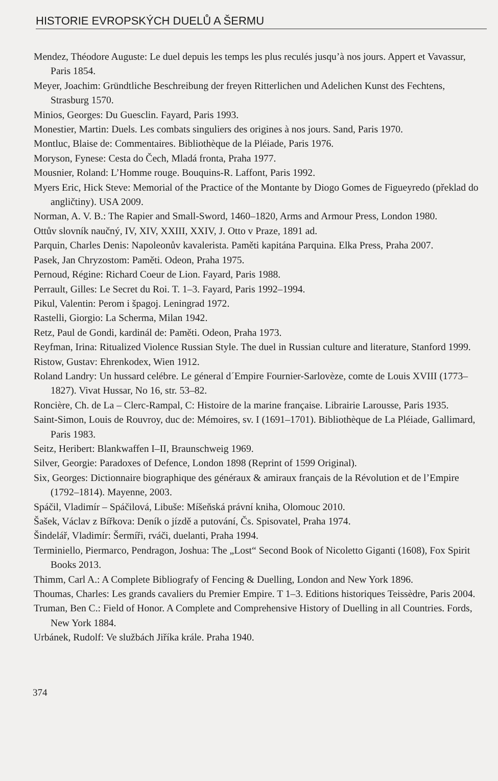HISTORIE EVROPSKÝCH DUELŮ A ŠERMU
Mendez, Théodore Auguste: Le duel depuis les temps les plus reculés jusqu’à nos jours. Appert et Vavassur, Paris 1854.
Meyer, Joachim: Gründtliche Beschreibung der freyen Ritterlichen und Adelichen Kunst des Fechtens, Strasburg 1570.
Minios, Georges: Du Guesclin. Fayard, Paris 1993.
Monestier, Martin: Duels. Les combats singuliers des origines à nos jours. Sand, Paris 1970.
Montluc, Blaise de: Commentaires. Bibliothèque de la Pléiade, Paris 1976.
Moryson, Fynese: Cesta do Čech, Mladá fronta, Praha 1977.
Mousnier, Roland: L’Homme rouge. Bouquins-R. Laffont, Paris 1992.
Myers Eric, Hick Steve: Memorial of the Practice of the Montante by Diogo Gomes de Figueyredo (překlad do angličtiny). USA 2009.
Norman, A. V. B.: The Rapier and Small-Sword, 1460–1820, Arms and Armour Press, London 1980.
Ottův slovník naučný, IV, XIV, XXIII, XXIV, J. Otto v Praze, 1891 ad.
Parquin, Charles Denis: Napoleonův kavalerista. Paměti kapitána Parquina. Elka Press, Praha 2007.
Pasek, Jan Chryzostom: Paměti. Odeon, Praha 1975.
Pernoud, Régine: Richard Coeur de Lion. Fayard, Paris 1988.
Perrault, Gilles: Le Secret du Roi. T. 1–3. Fayard, Paris 1992–1994.
Pikul, Valentin: Perom i špagoj. Leningrad 1972.
Rastelli, Giorgio: La Scherma, Milan 1942.
Retz, Paul de Gondi, kardinál de: Paměti. Odeon, Praha 1973.
Reyfman, Irina: Ritualized Violence Russian Style. The duel in Russian culture and literature, Stanford 1999.
Ristow, Gustav: Ehrenkodex, Wien 1912.
Roland Landry: Un hussard celébre. Le géneral d´Empire Fournier-Sarlovèze, comte de Louis XVIII (1773–1827). Vivat Hussar, No 16, str. 53–82.
Roncière, Ch. de La – Clerc-Rampal, C: Histoire de la marine française. Librairie Larousse, Paris 1935.
Saint-Simon, Louis de Rouvroy, duc de: Mémoires, sv. I (1691–1701). Bibliothèque de La Pléiade, Gallimard, Paris 1983.
Seitz, Heribert: Blankwaffen I–II, Braunschweig 1969.
Silver, Georgie: Paradoxes of Defence, London 1898 (Reprint of 1599 Original).
Six, Georges: Dictionnaire biographique des généraux & amiraux français de la Révolution et de l’Empire (1792–1814). Mayenne, 2003.
Spáčil, Vladimír – Spáčilová, Libuše: Míšeňská právní kniha, Olomouc 2010.
Šašek, Václav z Bířkova: Deník o jízdě a putování, Čs. Spisovatel, Praha 1974.
Šindelář, Vladimír: Šermíři, rváči, duelanti, Praha 1994.
Terminiello, Piermarco, Pendragon, Joshua: The „Lost“ Second Book of Nicoletto Giganti (1608), Fox Spirit Books 2013.
Thimm, Carl A.: A Complete Bibliografy of Fencing & Duelling, London and New York 1896.
Thoumas, Charles: Les grands cavaliers du Premier Empire. T 1–3. Editions historiques Teissèdre, Paris 2004.
Truman, Ben C.: Field of Honor. A Complete and Comprehensive History of Duelling in all Countries. Fords, New York 1884.
Urbánek, Rudolf: Ve službách Jiříka krále. Praha 1940.
374